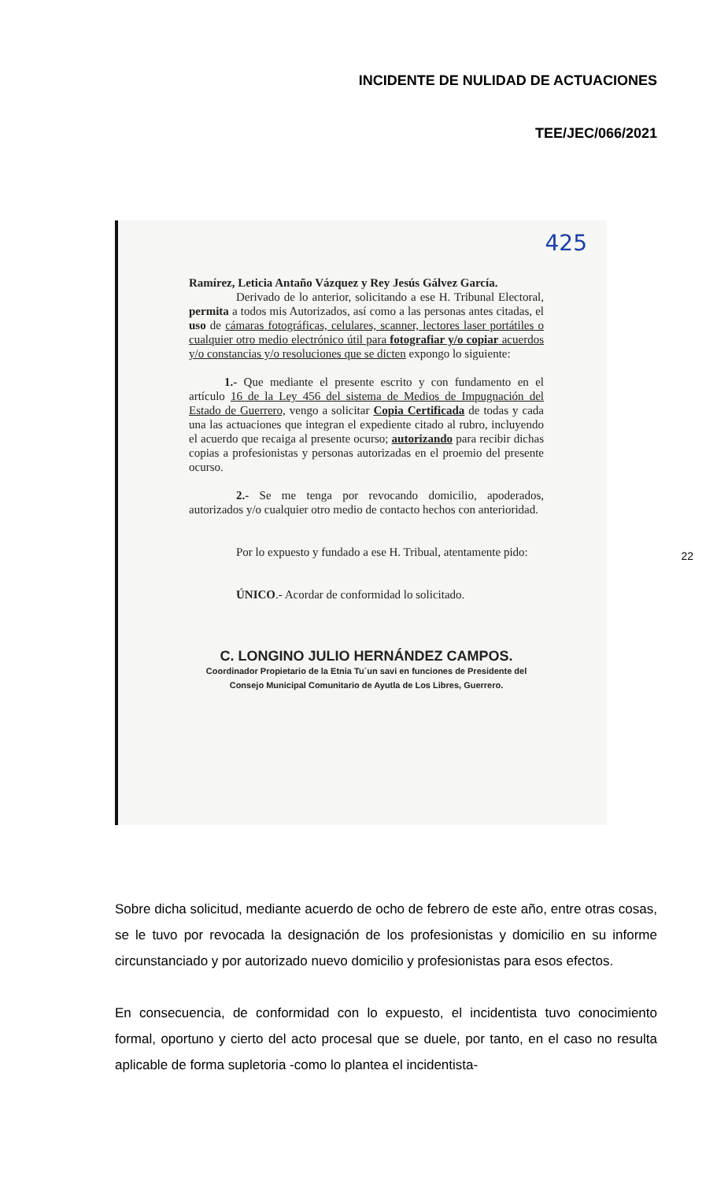INCIDENTE DE NULIDAD DE ACTUACIONES
TEE/JEC/066/2021
425
Ramírez, Leticia Antaño Vázquez y Rey Jesús Gálvez García.
    Derivado de lo anterior, solicitando a ese H. Tribunal Electoral, permita a todos mis Autorizados, así como a las personas antes citadas, el uso de cámaras fotográficas, celulares, scanner, lectores laser portátiles o cualquier otro medio electrónico útil para fotografiar y/o copiar acuerdos y/o constancias y/o resoluciones que se dicten expongo lo siguiente:
   1.- Que mediante el presente escrito y con fundamento en el artículo 16 de la Ley 456 del sistema de Medios de Impugnación del Estado de Guerrero, vengo a solicitar Copia Certificada de todas y cada una las actuaciones que integran el expediente citado al rubro, incluyendo el acuerdo que recaiga al presente ocurso; autorizando para recibir dichas copias a profesionistas y personas autorizadas en el proemio del presente ocurso.
    2.- Se me tenga por revocando domicilio, apoderados, autorizados y/o cualquier otro medio de contacto hechos con anterioridad.
    Por lo expuesto y fundado a ese H. Tribual, atentamente pido:
    ÚNICO.- Acordar de conformidad lo solicitado.
C. LONGINO JULIO HERNÁNDEZ CAMPOS.
Coordinador Propietario de la Etnia Tu´un savi en funciones de Presidente del
Consejo Municipal Comunitario de Ayutla de Los Libres, Guerrero.
22
Sobre dicha solicitud, mediante acuerdo de ocho de febrero de este año, entre otras cosas, se le tuvo por revocada la designación de los profesionistas y domicilio en su informe circunstanciado y por autorizado nuevo domicilio y profesionistas para esos efectos.
En consecuencia, de conformidad con lo expuesto, el incidentista tuvo conocimiento formal, oportuno y cierto del acto procesal que se duele, por tanto, en el caso no resulta aplicable de forma supletoria -como lo plantea el incidentista-